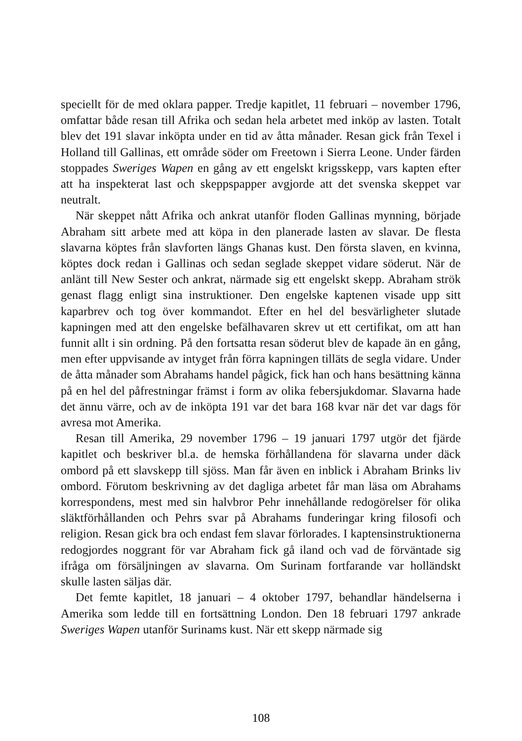speciellt för de med oklara papper. Tredje kapitlet, 11 februari – november 1796, omfattar både resan till Afrika och sedan hela arbetet med inköp av lasten. Totalt blev det 191 slavar inköpta under en tid av åtta månader. Resan gick från Texel i Holland till Gallinas, ett område söder om Freetown i Sierra Leone. Under färden stoppades Sweriges Wapen en gång av ett engelskt krigsskepp, vars kapten efter att ha inspekterat last och skeppspapper avgjorde att det svenska skeppet var neutralt.
När skeppet nått Afrika och ankrat utanför floden Gallinas mynning, började Abraham sitt arbete med att köpa in den planerade lasten av slavar. De flesta slavarna köptes från slavforten längs Ghanas kust. Den första slaven, en kvinna, köptes dock redan i Gallinas och sedan seglade skeppet vidare söderut. När de anlänt till New Sester och ankrat, närmade sig ett engelskt skepp. Abraham strök genast flagg enligt sina instruktioner. Den engelske kaptenen visade upp sitt kaparbrev och tog över kommandot. Efter en hel del besvärligheter slutade kapningen med att den engelske befälhavaren skrev ut ett certifikat, om att han funnit allt i sin ordning. På den fortsatta resan söderut blev de kapade än en gång, men efter uppvisande av intyget från förra kapningen tilläts de segla vidare. Under de åtta månader som Abrahams handel pågick, fick han och hans besättning känna på en hel del påfrestningar främst i form av olika febersjukdomar. Slavarna hade det ännu värre, och av de inköpta 191 var det bara 168 kvar när det var dags för avresa mot Amerika.
Resan till Amerika, 29 november 1796 – 19 januari 1797 utgör det fjärde kapitlet och beskriver bl.a. de hemska förhållandena för slavarna under däck ombord på ett slavskepp till sjöss. Man får även en inblick i Abraham Brinks liv ombord. Förutom beskrivning av det dagliga arbetet får man läsa om Abrahams korrespondens, mest med sin halvbror Pehr innehållande redogörelser för olika släktförhållanden och Pehrs svar på Abrahams funderingar kring filosofi och religion. Resan gick bra och endast fem slavar förlorades. I kaptensinstruktionerna redogjordes noggrant för var Abraham fick gå iland och vad de förväntade sig ifråga om försäljningen av slavarna. Om Surinam fortfarande var holländskt skulle lasten säljas där.
Det femte kapitlet, 18 januari – 4 oktober 1797, behandlar händelserna i Amerika som ledde till en fortsättning London. Den 18 februari 1797 ankrade Sweriges Wapen utanför Surinams kust. När ett skepp närmade sig
108